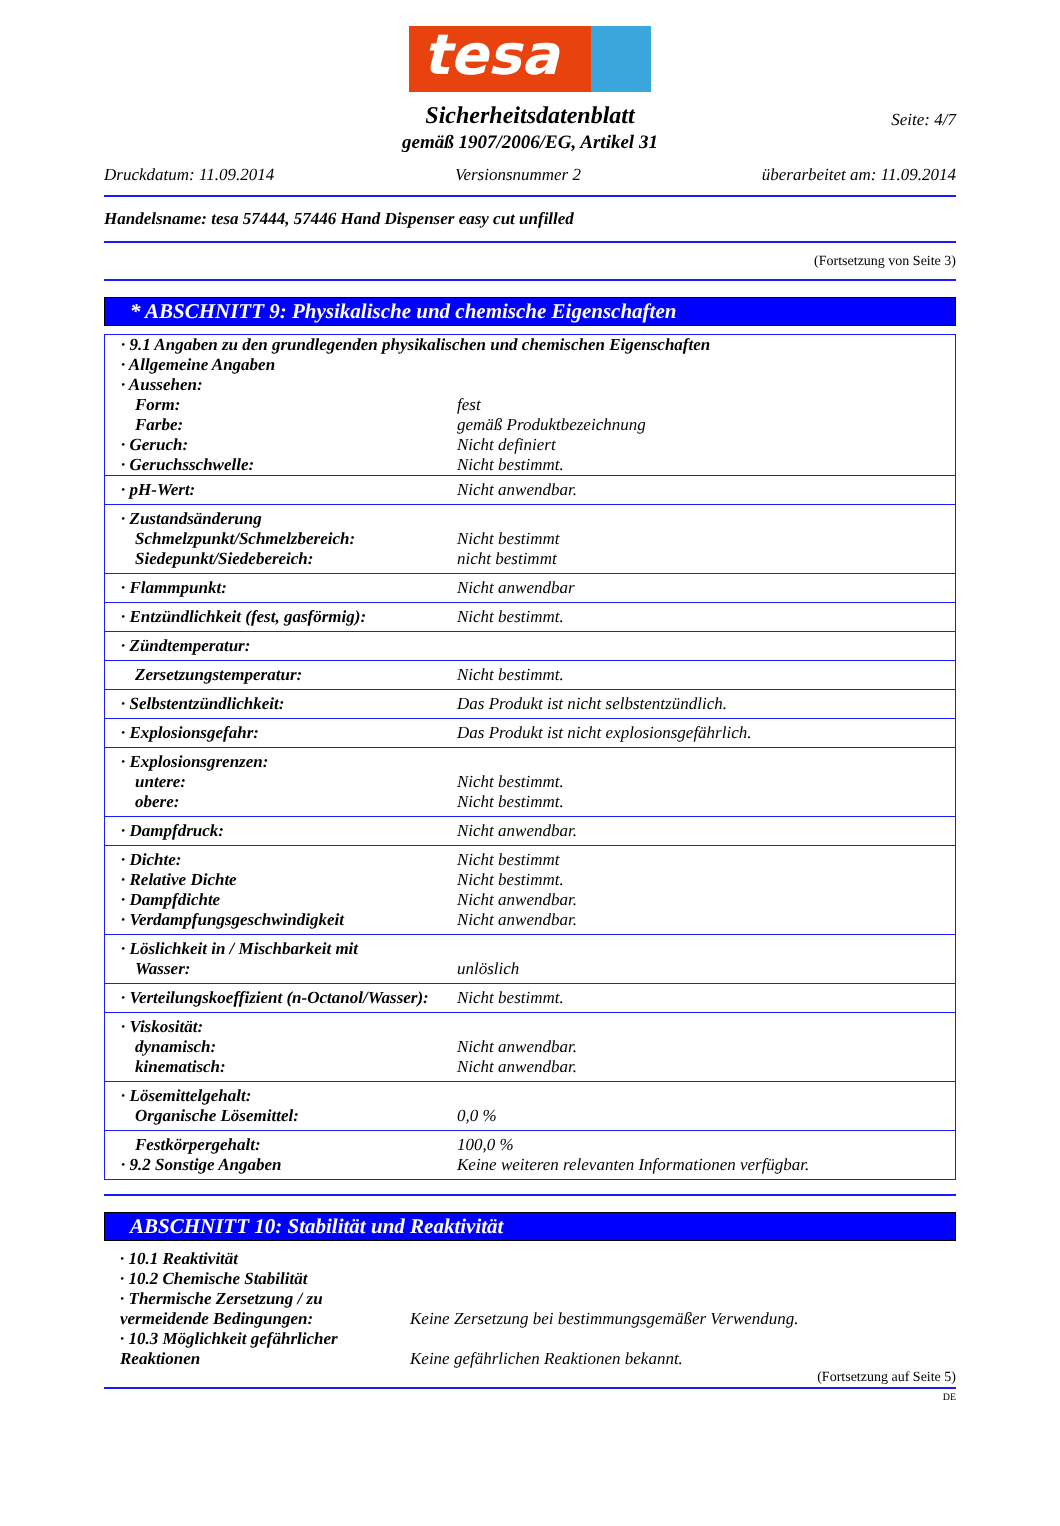tesa
Seite: 4/7
Sicherheitsdatenblatt
gemäß 1907/2006/EG, Artikel 31
Druckdatum: 11.09.2014 Versionsnummer 2 überarbeitet am: 11.09.2014
Handelsname: tesa 57444, 57446 Hand Dispenser easy cut unfilled
(Fortsetzung von Seite 3)
* ABSCHNITT 9: Physikalische und chemische Eigenschaften
| · 9.1 Angaben zu den grundlegenden physikalischen und chemischen Eigenschaften · Allgemeine Angaben · Aussehen: | |
| Form: Farbe: · Geruch: · Geruchsschwelle: | fest gemäß Produktbezeichnung Nicht definiert Nicht bestimmt. |
| · pH-Wert: | Nicht anwendbar. |
| · Zustandsänderung Schmelzpunkt/Schmelzbereich: Siedepunkt/Siedebereich: | Nicht bestimmt nicht bestimmt |
| · Flammpunkt: | Nicht anwendbar |
| · Entzündlichkeit (fest, gasförmig): | Nicht bestimmt. |
| · Zündtemperatur: | |
| Zersetzungstemperatur: | Nicht bestimmt. |
| · Selbstentzündlichkeit: | Das Produkt ist nicht selbstentzündlich. |
| · Explosionsgefahr: | Das Produkt ist nicht explosionsgefährlich. |
| · Explosionsgrenzen: untere: obere: | Nicht bestimmt. Nicht bestimmt. |
| · Dampfdruck: | Nicht anwendbar. |
| · Dichte: · Relative Dichte · Dampfdichte · Verdampfungsgeschwindigkeit | Nicht bestimmt Nicht bestimmt. Nicht anwendbar. Nicht anwendbar. |
| · Löslichkeit in / Mischbarkeit mit Wasser: | unlöslich |
| · Verteilungskoeffizient (n-Octanol/Wasser): | Nicht bestimmt. |
| · Viskosität: dynamisch: kinematisch: | Nicht anwendbar. Nicht anwendbar. |
| · Lösemittelgehalt: Organische Lösemittel: | 0,0 % |
| Festkörpergehalt: · 9.2 Sonstige Angaben | 100,0 % Keine weiteren relevanten Informationen verfügbar. |
ABSCHNITT 10: Stabilität und Reaktivität
· 10.1 Reaktivität
· 10.2 Chemische Stabilität
· Thermische Zersetzung / zu
vermeidende Bedingungen:
Keine Zersetzung bei bestimmungsgemäßer Verwendung.
· 10.3 Möglichkeit gefährlicher
Reaktionen
Keine gefährlichen Reaktionen bekannt.
(Fortsetzung auf Seite 5)
DE